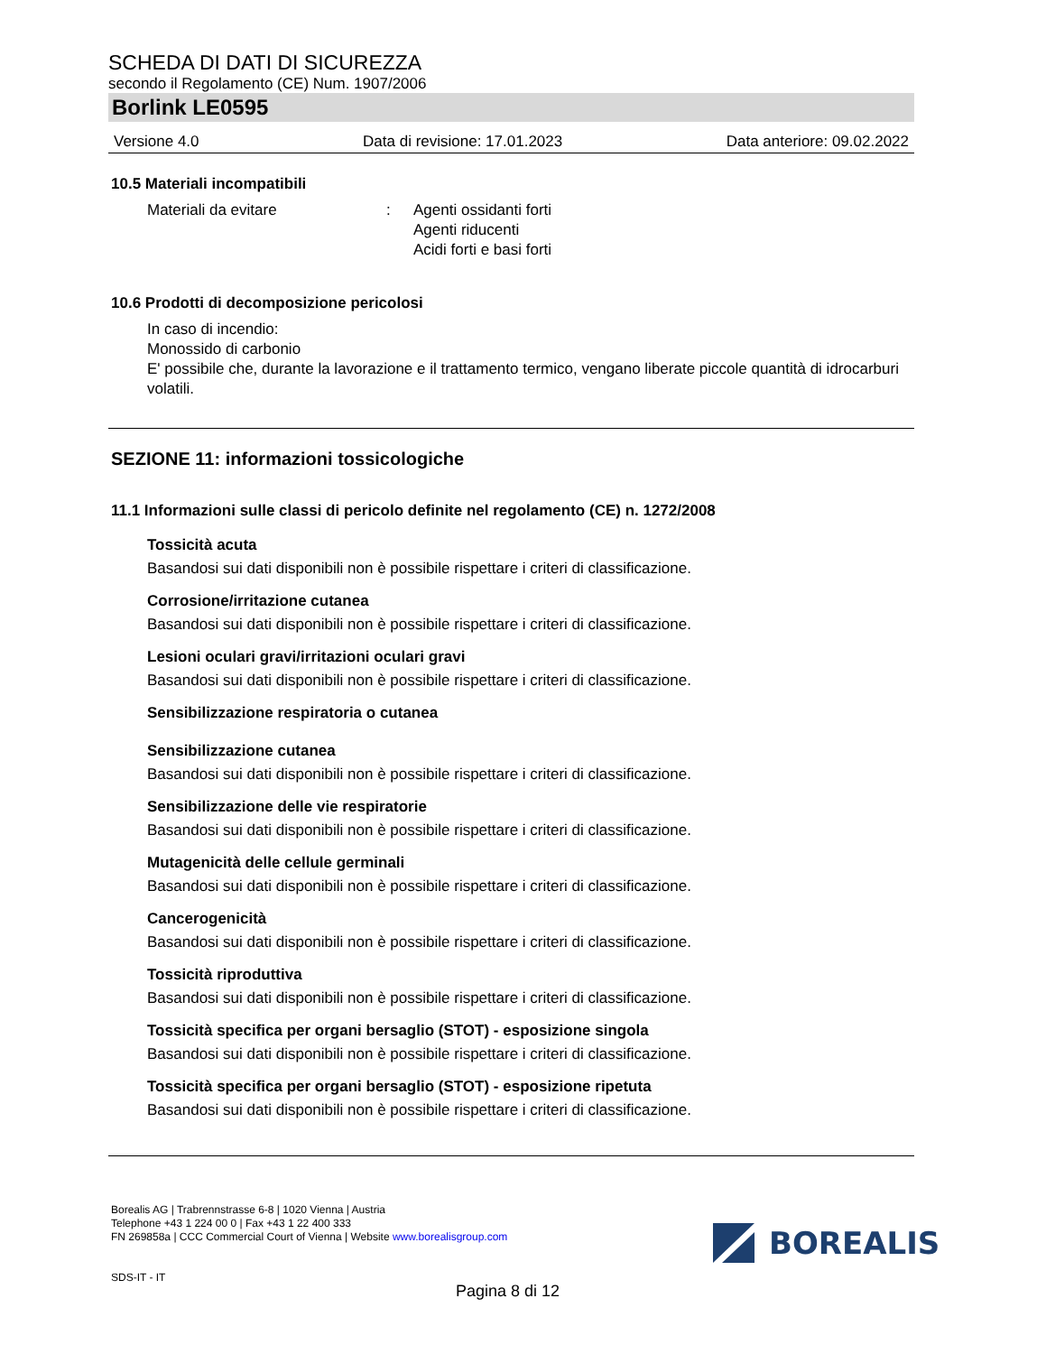SCHEDA DI DATI DI SICUREZZA
secondo il Regolamento (CE) Num. 1907/2006
Borlink LE0595
Versione 4.0 Data di revisione: 17.01.2023 Data anteriore: 09.02.2022
10.5 Materiali incompatibili
Materiali da evitare: Agenti ossidanti forti
Agenti riducenti
Acidi forti e basi forti
10.6 Prodotti di decomposizione pericolosi
In caso di incendio:
Monossido di carbonio
E' possibile che, durante la lavorazione e il trattamento termico, vengano liberate piccole quantità di idrocarburi volatili.
SEZIONE 11: informazioni tossicologiche
11.1 Informazioni sulle classi di pericolo definite nel regolamento (CE) n. 1272/2008
Tossicità acuta
Basandosi sui dati disponibili non è possibile rispettare i criteri di classificazione.
Corrosione/irritazione cutanea
Basandosi sui dati disponibili non è possibile rispettare i criteri di classificazione.
Lesioni oculari gravi/irritazioni oculari gravi
Basandosi sui dati disponibili non è possibile rispettare i criteri di classificazione.
Sensibilizzazione respiratoria o cutanea
Sensibilizzazione cutanea
Basandosi sui dati disponibili non è possibile rispettare i criteri di classificazione.
Sensibilizzazione delle vie respiratorie
Basandosi sui dati disponibili non è possibile rispettare i criteri di classificazione.
Mutagenicità delle cellule germinali
Basandosi sui dati disponibili non è possibile rispettare i criteri di classificazione.
Cancerogenicità
Basandosi sui dati disponibili non è possibile rispettare i criteri di classificazione.
Tossicità riproduttiva
Basandosi sui dati disponibili non è possibile rispettare i criteri di classificazione.
Tossicità specifica per organi bersaglio (STOT) - esposizione singola
Basandosi sui dati disponibili non è possibile rispettare i criteri di classificazione.
Tossicità specifica per organi bersaglio (STOT) - esposizione ripetuta
Basandosi sui dati disponibili non è possibile rispettare i criteri di classificazione.
Borealis AG | Trabrennstrasse 6-8 | 1020 Vienna | Austria
Telephone +43 1 224 00 0 | Fax +43 1 22 400 333
FN 269858a | CCC Commercial Court of Vienna | Website www.borealisgroup.com
SDS-IT - IT
BOREALIS
Pagina 8 di 12